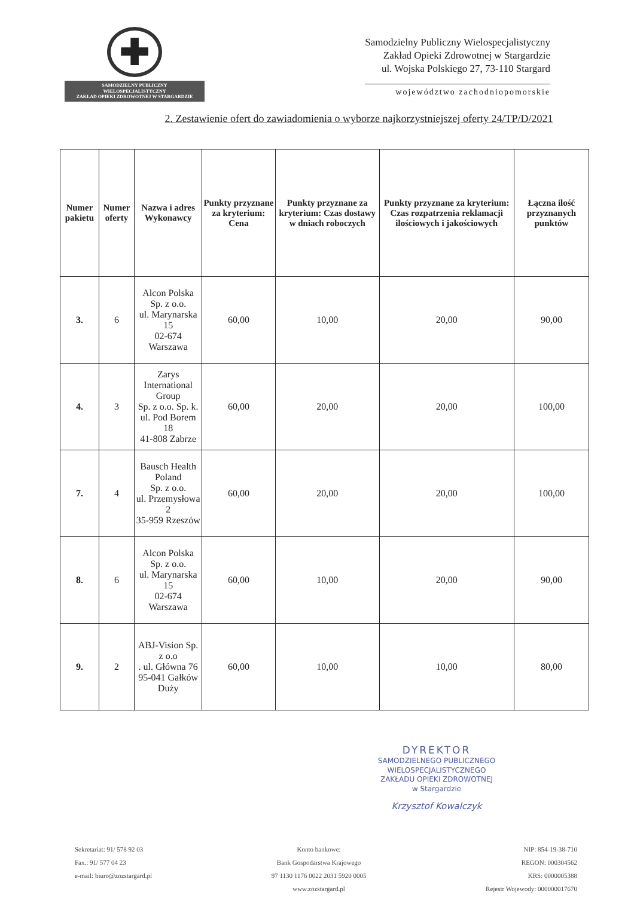✚
SAMODZIELNY PUBLICZNY
WIELOSPECJALISTYCZNY
ZAKŁAD OPIEKI ZDROWOTNEJ W STARGARDZIE
Samodzielny Publiczny Wielospecjalistyczny
Zakład Opieki Zdrowotnej w Stargardzie
ul. Wojska Polskiego 27, 73-110 Stargard
województwo zachodniopomorskie
2. Zestawienie ofert do zawiadomienia o wyborze najkorzystniejszej oferty 24/TP/D/2021
| Numer pakietu | Numer oferty | Nazwa i adres Wykonawcy | Punkty przyznane za kryterium: Cena | Punkty przyznane za kryterium: Czas dostawy w dniach roboczych | Punkty przyznane za kryterium: Czas rozpatrzenia reklamacji ilościowych i jakościowych | Łączna ilość przyznanych punktów |
| --- | --- | --- | --- | --- | --- | --- |
| 3. | 6 | Alcon Polska Sp. z o.o. ul. Marynarska 15 02-674 Warszawa | 60,00 | 10,00 | 20,00 | 90,00 |
| 4. | 3 | Zarys International Group Sp. z o.o. Sp. k. ul. Pod Borem 18 41-808 Zabrze | 60,00 | 20,00 | 20,00 | 100,00 |
| 7. | 4 | Bausch Health Poland Sp. z o.o. ul. Przemysłowa 2 35-959 Rzeszów | 60,00 | 20,00 | 20,00 | 100,00 |
| 8. | 6 | Alcon Polska Sp. z o.o. ul. Marynarska 15 02-674 Warszawa | 60,00 | 10,00 | 20,00 | 90,00 |
| 9. | 2 | ABJ-Vision Sp. z o.o . ul. Główna 76 95-041 Gałków Duży | 60,00 | 10,00 | 10,00 | 80,00 |
DYREKTOR
SAMODZIELNEGO PUBLICZNEGO
WIELOSPECJALISTYCZNEGO
ZAKŁADU OPIEKI ZDROWOTNEJ
w Stargardzie
Krzysztof Kowalczyk
Sekretariat: 91/ 578 92 03
Fax.: 91/ 577 04 23
e-mail: biuro@zozstargard.pl
Konto bankowe:
Bank Gospodarstwa Krajowego
97 1130 1176 0022 2031 5920 0005
www.zozstargard.pl
NIP: 854-19-38-710
REGON: 000304562
KRS: 0000005388
Rejestr Wojewody: 000000017670